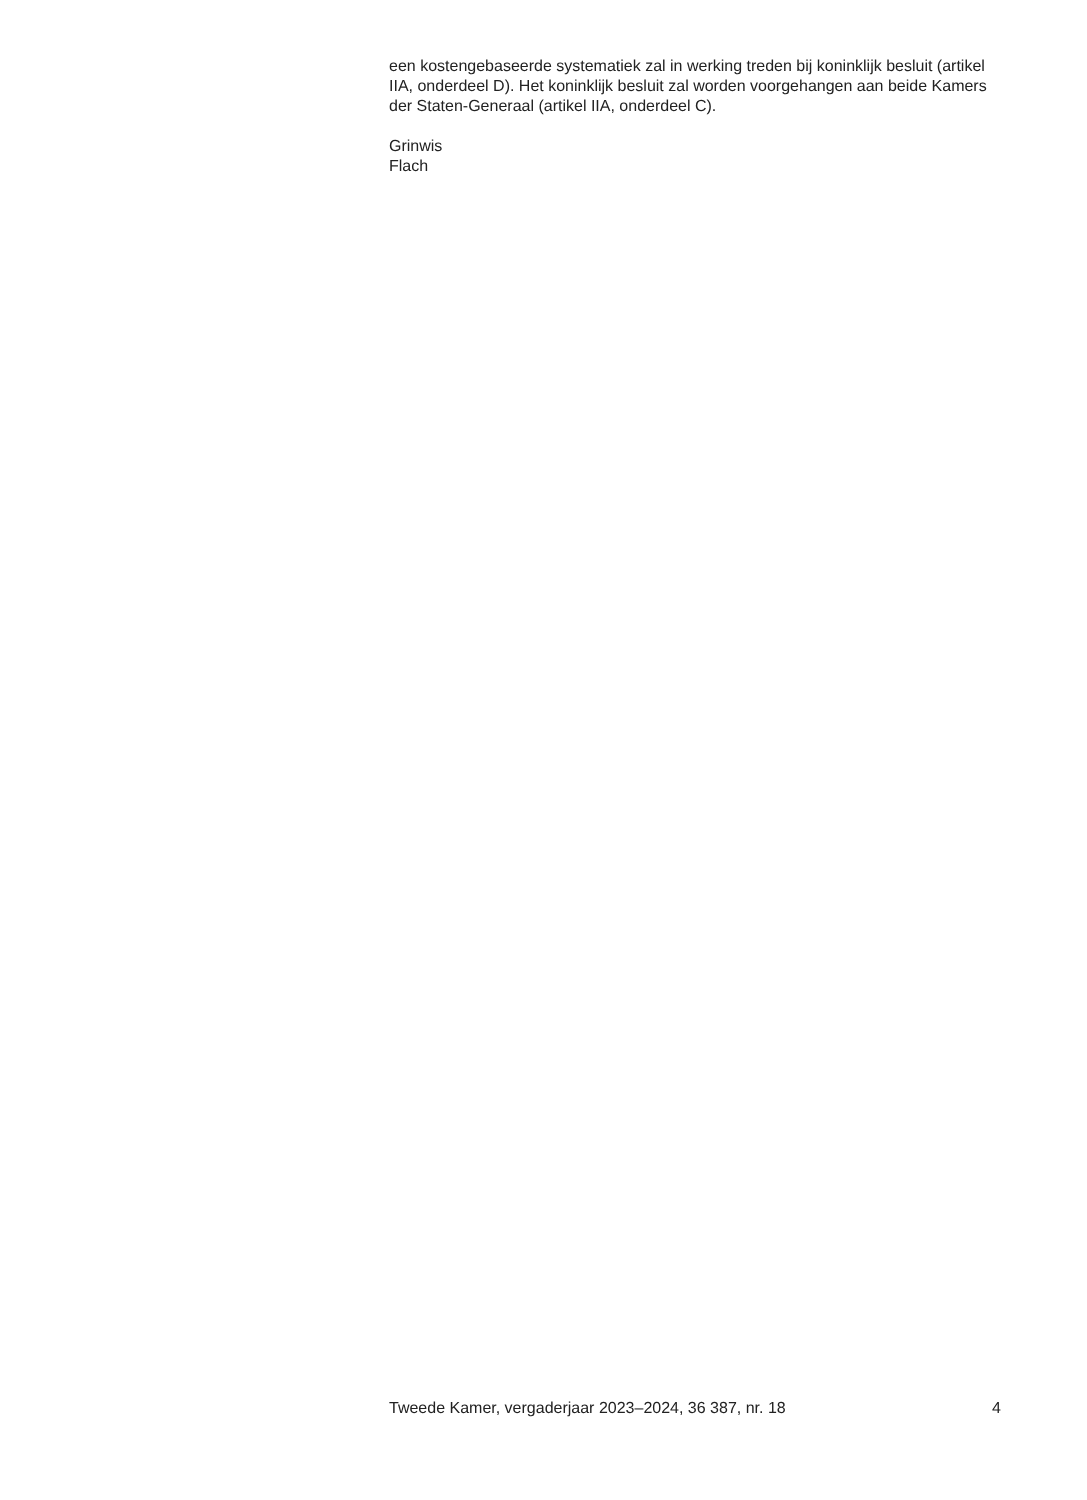een kostengebaseerde systematiek zal in werking treden bij koninklijk besluit (artikel IIA, onderdeel D). Het koninklijk besluit zal worden voorgehangen aan beide Kamers der Staten-Generaal (artikel IIA, onderdeel C).
Grinwis
Flach
Tweede Kamer, vergaderjaar 2023–2024, 36 387, nr. 18 4